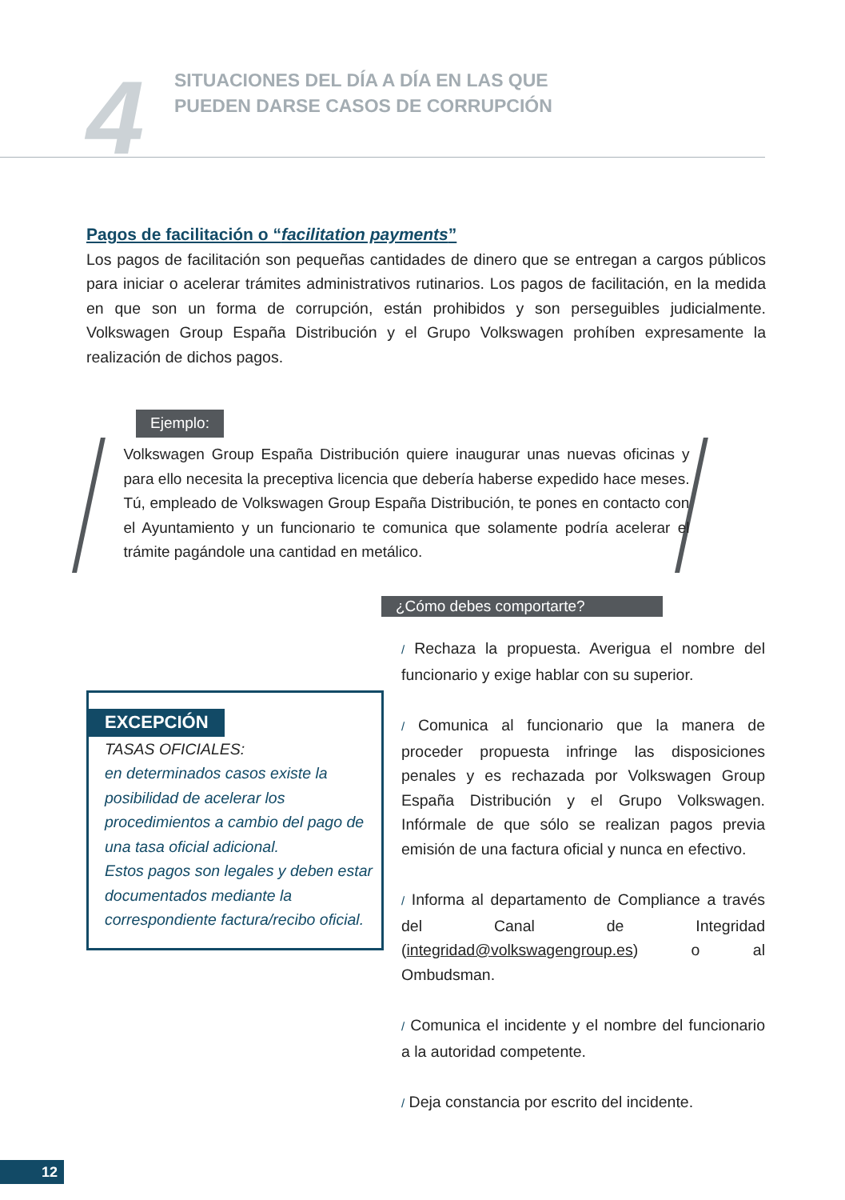4
SITUACIONES DEL DÍA A DÍA EN LAS QUE
PUEDEN DARSE CASOS DE CORRUPCIÓN
Pagos de facilitación o “facilitation payments”
Los pagos de facilitación son pequeñas cantidades de dinero que se entregan a cargos públicos para iniciar o acelerar trámites administrativos rutinarios. Los pagos de facilitación, en la medida en que son un forma de corrupción, están prohibidos y son perseguibles judicialmente. Volkswagen Group España Distribución y el Grupo Volkswagen prohíben expresamente la realización de dichos pagos.
Ejemplo:
Volkswagen Group España Distribución quiere inaugurar unas nuevas oficinas y para ello necesita la preceptiva licencia que debería haberse expedido hace meses. Tú, empleado de Volkswagen Group España Distribución, te pones en contacto con el Ayuntamiento y un funcionario te comunica que solamente podría acelerar el trámite pagándole una cantidad en metálico.
¿Cómo debes comportarte?
/ Rechaza la propuesta. Averigua el nombre del funcionario y exige hablar con su superior.
/ Comunica al funcionario que la manera de proceder propuesta infringe las disposiciones penales y es rechazada por Volkswagen Group España Distribución y el Grupo Volkswagen. Infórmale de que sólo se realizan pagos previa emisión de una factura oficial y nunca en efectivo.
/ Informa al departamento de Compliance a través del Canal de Integridad (integridad@volkswagengroup.es) o al Ombudsman.
/ Comunica el incidente y el nombre del funcionario a la autoridad competente.
/ Deja constancia por escrito del incidente.
EXCEPCIÓN
TASAS OFICIALES:
en determinados casos existe la posibilidad de acelerar los procedimientos a cambio del pago de una tasa oficial adicional.
Estos pagos son legales y deben estar documentados mediante la correspondiente factura/recibo oficial.
12